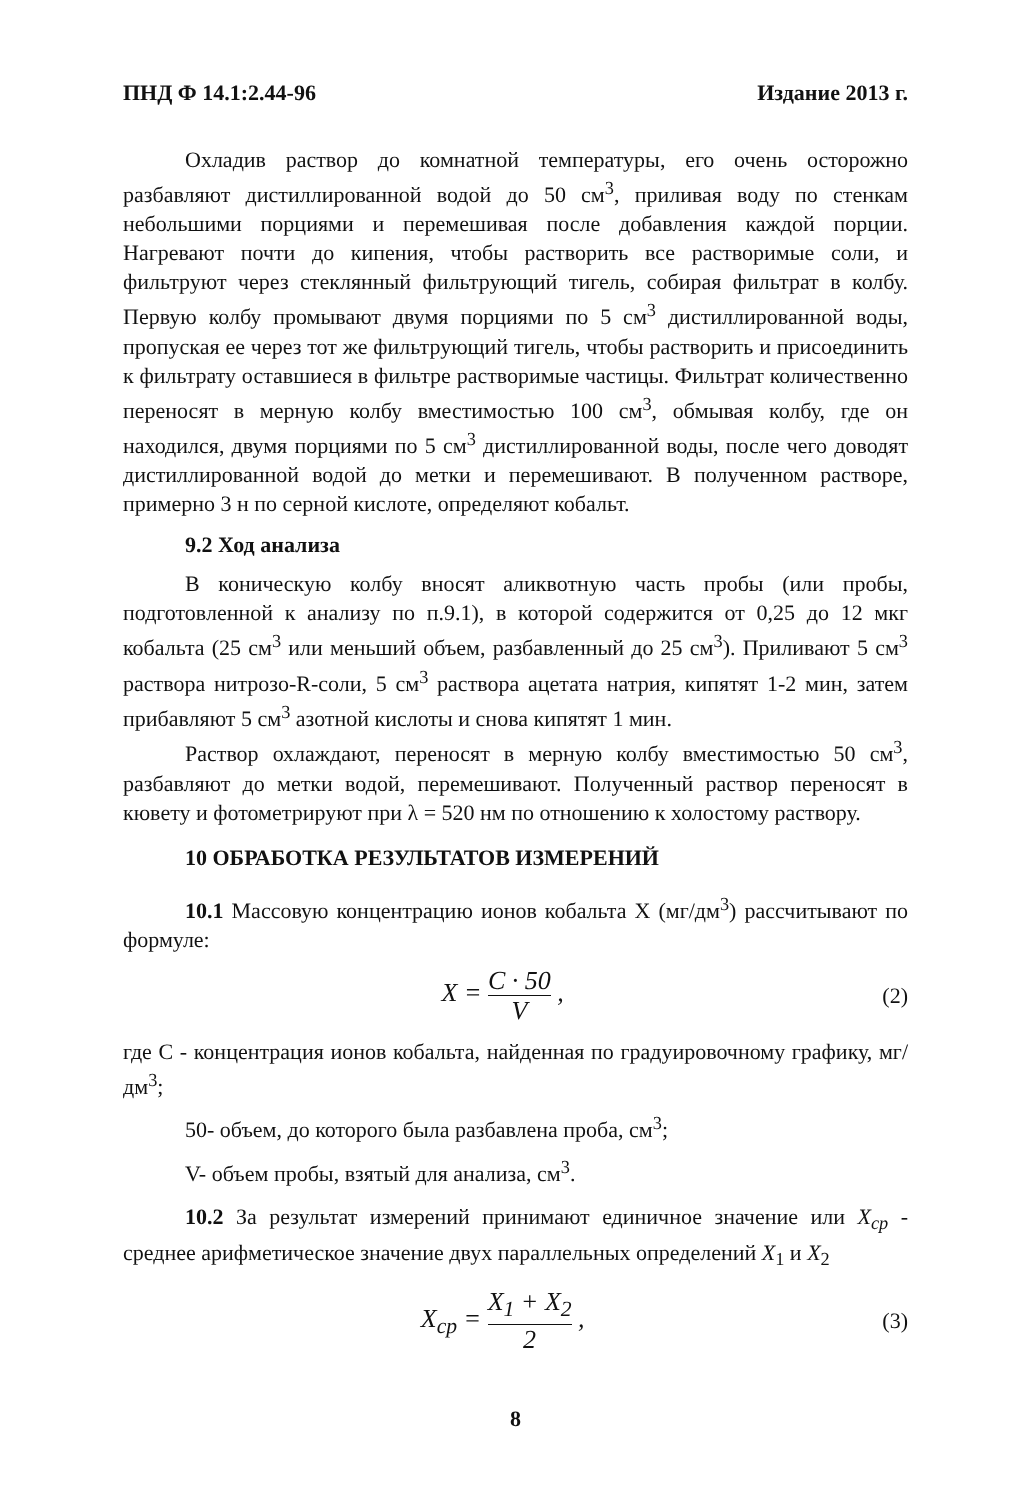ПНД Ф 14.1:2.44-96 Издание 2013 г.
Охладив раствор до комнатной температуры, его очень осторожно разбавляют дистиллированной водой до 50 см<sup>3</sup>, приливая воду по стенкам небольшими порциями и перемешивая после добавления каждой порции. Нагревают почти до кипения, чтобы растворить все растворимые соли, и фильтруют через стеклянный фильтрующий тигель, собирая фильтрат в колбу. Первую колбу промывают двумя порциями по 5 см<sup>3</sup> дистиллированной воды, пропуская ее через тот же фильтрующий тигель, чтобы растворить и присоединить к фильтрату оставшиеся в фильтре растворимые частицы. Фильтрат количественно переносят в мерную колбу вместимостью 100 см<sup>3</sup>, обмывая колбу, где он находился, двумя порциями по 5 см<sup>3</sup> дистиллированной воды, после чего доводят дистиллированной водой до метки и перемешивают. В полученном растворе, примерно 3 н по серной кислоте, определяют кобальт.
9.2 Ход анализа
В коническую колбу вносят аликвотную часть пробы (или пробы, подготовленной к анализу по п.9.1), в которой содержится от 0,25 до 12 мкг кобальта (25 см<sup>3</sup> или меньший объем, разбавленный до 25 см<sup>3</sup>). Приливают 5 см<sup>3</sup> раствора нитрозо-R-соли, 5 см<sup>3</sup> раствора ацетата натрия, кипятят 1-2 мин, затем прибавляют 5 см<sup>3</sup> азотной кислоты и снова кипятят 1 мин.
Раствор охлаждают, переносят в мерную колбу вместимостью 50 см<sup>3</sup>, разбавляют до метки водой, перемешивают. Полученный раствор переносят в кювету и фотометрируют при λ = 520 нм по отношению к холостому раствору.
10 ОБРАБОТКА РЕЗУЛЬТАТОВ ИЗМЕРЕНИЙ
10.1 Массовую концентрацию ионов кобальта X (мг/дм<sup>3</sup>) рассчитывают по формуле:
X = C · 50 V ,
(2)
где C - концентрация ионов кобальта, найденная по градуировочному графику, мг/дм<sup>3</sup>;
50- объем, до которого была разбавлена проба, см<sup>3</sup>;
V- объем пробы, взятый для анализа, см<sup>3</sup>.
10.2 За результат измерений принимают единичное значение или X<sub>cp</sub> - среднее арифметическое значение двух параллельных определений X<sub>1</sub> и X<sub>2</sub>
X<sub>cp</sub> = X<sub>1</sub> + X<sub>2</sub> 2 ,
(3)
8